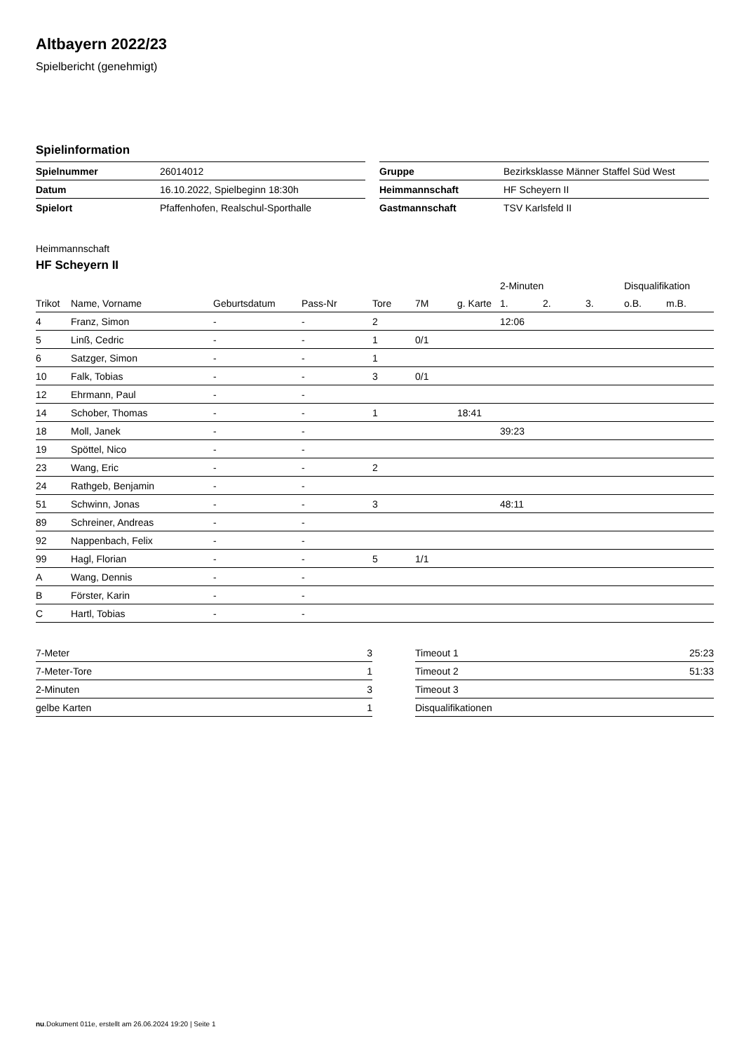Altbayern 2022/23
Spielbericht (genehmigt)
Spielinformation
| Spielnummer | 26014012 |
| Datum | 16.10.2022, Spielbeginn 18:30h |
| Spielort | Pfaffenhofen, Realschul-Sporthalle |
| Gruppe | Bezirksklasse Männer Staffel Süd West |
| Heimmannschaft | HF Scheyern II |
| Gastmannschaft | TSV Karlsfeld II |
Heimmannschaft
HF Scheyern II
| | | | | | | | 2-Minuten | | | Disqualifikation | |
| --- | --- | --- | --- | --- | --- | --- | --- | --- | --- | --- | --- |
| Trikot | Name, Vorname | Geburtsdatum | Pass-Nr | Tore | 7M | g. Karte | 1. | 2. | 3. | o.B. | m.B. |
| 4 | Franz, Simon | - | - | 2 | | | 12:06 | | | | |
| 5 | Linß, Cedric | - | - | 1 | 0/1 | | | | | | |
| 6 | Satzger, Simon | - | - | 1 | | | | | | | |
| 10 | Falk, Tobias | - | - | 3 | 0/1 | | | | | | |
| 12 | Ehrmann, Paul | - | - | | | | | | | | |
| 14 | Schober, Thomas | - | - | 1 | | 18:41 | | | | | |
| 18 | Moll, Janek | - | - | | | | 39:23 | | | | |
| 19 | Spöttel, Nico | - | - | | | | | | | | |
| 23 | Wang, Eric | - | - | 2 | | | | | | | |
| 24 | Rathgeb, Benjamin | - | - | | | | | | | | |
| 51 | Schwinn, Jonas | - | - | 3 | | | 48:11 | | | | |
| 89 | Schreiner, Andreas | - | - | | | | | | | | |
| 92 | Nappenbach, Felix | - | - | | | | | | | | |
| 99 | Hagl, Florian | - | - | 5 | 1/1 | | | | | | |
| A | Wang, Dennis | - | - | | | | | | | | |
| B | Förster, Karin | - | - | | | | | | | | |
| C | Hartl, Tobias | - | - | | | | | | | | |
| 7-Meter | 3 |
| 7-Meter-Tore | 1 |
| 2-Minuten | 3 |
| gelbe Karten | 1 |
| Timeout 1 | 25:23 |
| Timeout 2 | 51:33 |
| Timeout 3 | |
| Disqualifikationen | |
nu.Dokument 011e, erstellt am 26.06.2024 19:20 | Seite 1